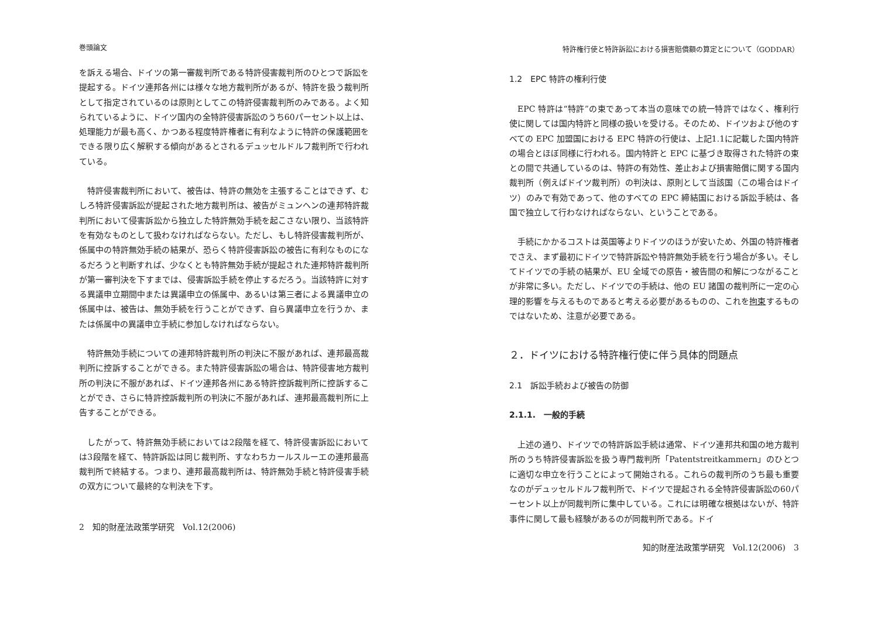巻頭論文
を訴える場合、ドイツの第一審裁判所である特許侵害裁判所のひとつで訴訟を提起する。ドイツ連邦各州には様々な地方裁判所があるが、特許を扱う裁判所として指定されているのは原則としてこの特許侵害裁判所のみである。よく知られているように、ドイツ国内の全特許侵害訴訟のうち60パーセント以上は、処理能力が最も高く、かつある程度特許権者に有利なように特許の保護範囲をできる限り広く解釈する傾向があるとされるデュッセルドルフ裁判所で行われている。
特許侵害裁判所において、被告は、特許の無効を主張することはできず、むしろ特許侵害訴訟が提起された地方裁判所は、被告がミュンヘンの連邦特許裁判所において侵害訴訟から独立した特許無効手続を起こさない限り、当該特許を有効なものとして扱わなければならない。ただし、もし特許侵害裁判所が、係属中の特許無効手続の結果が、恐らく特許侵害訴訟の被告に有利なものになるだろうと判断すれば、少なくとも特許無効手続が提起された連邦特許裁判所が第一審判決を下すまでは、侵害訴訟手続を停止するだろう。当該特許に対する異議申立期間中または異議申立の係属中、あるいは第三者による異議申立の係属中は、被告は、無効手続を行うことができず、自ら異議申立を行うか、または係属中の異議申立手続に参加しなければならない。
特許無効手続についての連邦特許裁判所の判決に不服があれば、連邦最高裁判所に控訴することができる。また特許侵害訴訟の場合は、特許侵害地方裁判所の判決に不服があれば、ドイツ連邦各州にある特許控訴裁判所に控訴することができ、さらに特許控訴裁判所の判決に不服があれば、連邦最高裁判所に上告することができる。
したがって、特許無効手続においては2段階を経て、特許侵害訴訟においては3段階を経て、特許訴訟は同じ裁判所、すなわちカールスルーエの連邦最高裁判所で終結する。つまり、連邦最高裁判所は、特許無効手続と特許侵害手続の双方について最終的な判決を下す。
2　知的財産法政策学研究　Vol.12(2006)
特許権行使と特許訴訟における損害賠償額の算定とについて（GODDAR）
1.2　EPC 特許の権利行使
EPC 特許は“特許”の束であって本当の意味での統一特許ではなく、権利行使に関しては国内特許と同様の扱いを受ける。そのため、ドイツおよび他のすべての EPC 加盟国における EPC 特許の行使は、上記1.1に記載した国内特許の場合とほぼ同様に行われる。国内特許と EPC に基づき取得された特許の束との間で共通しているのは、特許の有効性、差止および損害賠償に関する国内裁判所（例えばドイツ裁判所）の判決は、原則として当該国（この場合はドイツ）のみで有効であって、他のすべての EPC 締結国における訴訟手続は、各国で独立して行わなければならない、ということである。
手続にかかるコストは英国等よりドイツのほうが安いため、外国の特許権者でさえ、まず最初にドイツで特許訴訟や特許無効手続を行う場合が多い。そしてドイツでの手続の結果が、EU 全域での原告・被告間の和解につながることが非常に多い。ただし、ドイツでの手続は、他の EU 諸国の裁判所に一定の心理的影響を与えるものであると考える必要があるものの、これを拘束するものではないため、注意が必要である。
２．ドイツにおける特許権行使に伴う具体的問題点
2.1　訴訟手続および被告の防御
2.1.1.　一般的手続
上述の通り、ドイツでの特許訴訟手続は通常、ドイツ連邦共和国の地方裁判所のうち特許侵害訴訟を扱う専門裁判所「Patentstreitkammern」のひとつに適切な申立を行うことによって開始される。これらの裁判所のうち最も重要なのがデュッセルドルフ裁判所で、ドイツで提起される全特許侵害訴訟の60パーセント以上が同裁判所に集中している。これには明確な根拠はないが、特許事件に関して最も経験があるのが同裁判所である。ドイ
知的財産法政策学研究　Vol.12(2006)　3